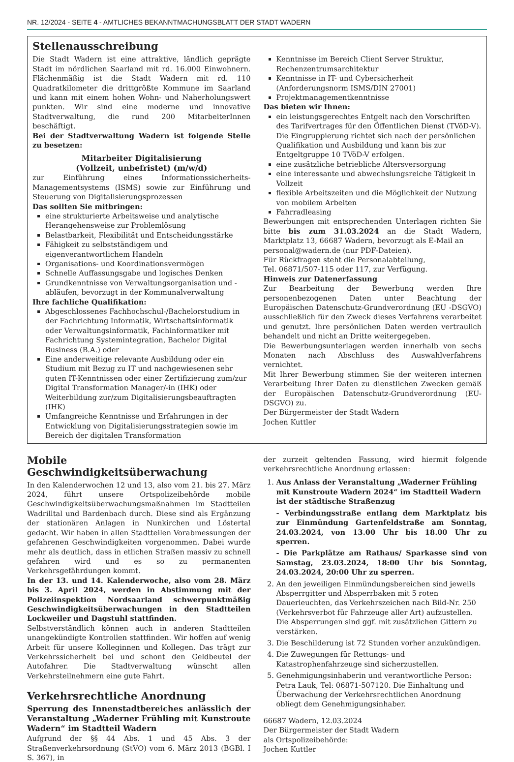NR. 12/2024 - SEITE 4 - AMTLICHES BEKANNTMACHUNGSBLATT DER STADT WADERN
Stellenausschreibung
Die Stadt Wadern ist eine attraktive, ländlich geprägte Stadt im nördlichen Saarland mit rd. 16.000 Einwohnern. Flächenmäßig ist die Stadt Wadern mit rd. 110 Quadratkilometer die drittgrößte Kommune im Saarland und kann mit einem hohen Wohn- und Naherholungswert punkten. Wir sind eine moderne und innovative Stadtverwaltung, die rund 200 MitarbeiterInnen beschäftigt.
Bei der Stadtverwaltung Wadern ist folgende Stelle zu besetzen:
Mitarbeiter Digitalisierung
(Vollzeit, unbefristet) (m/w/d)
zur Einführung eines Informationssicherheits-Managementsystems (ISMS) sowie zur Einführung und Steuerung von Digitalisierungsprozessen
Das sollten Sie mitbringen:
eine strukturierte Arbeitsweise und analytische Herangehensweise zur Problemlösung
Belastbarkeit, Flexibilität und Entscheidungsstärke
Fähigkeit zu selbstständigem und eigenverantwortlichem Handeln
Organisations- und Koordinationsvermögen
Schnelle Auffassungsgabe und logisches Denken
Grundkenntnisse von Verwaltungsorganisation und -abläufen, bevorzugt in der Kommunalverwaltung
Ihre fachliche Qualifikation:
Abgeschlossenes Fachhochschul-/Bachelorstudium in der Fachrichtung Informatik, Wirtschaftsinformatik oder Verwaltungsinformatik, Fachinformatiker mit Fachrichtung Systemintegration, Bachelor Digital Business (B.A.) oder
Eine anderweitige relevante Ausbildung oder ein Studium mit Bezug zu IT und nachgewiesenen sehr guten IT-Kenntnissen oder einer Zertifizierung zum/zur Digital Transformation Manager/-in (IHK) oder Weiterbildung zur/zum Digitalisierungsbeauftragten (IHK)
Umfangreiche Kenntnisse und Erfahrungen in der Entwicklung von Digitalisierungsstrategien sowie im Bereich der digitalen Transformation
Kenntnisse im Bereich Client Server Struktur, Rechenzentrumsarchitektur
Kenntnisse in IT- und Cybersicherheit (Anforderungsnorm ISMS/DIN 27001)
Projektmanagementkenntnisse
Das bieten wir Ihnen:
ein leistungsgerechtes Entgelt nach den Vorschriften des Tarifvertrages für den Öffentlichen Dienst (TVöD-V). Die Eingruppierung richtet sich nach der persönlichen Qualifikation und Ausbildung und kann bis zur Entgeltgruppe 10 TVöD-V erfolgen.
eine zusätzliche betriebliche Altersversorgung
eine interessante und abwechslungsreiche Tätigkeit in Vollzeit
flexible Arbeitszeiten und die Möglichkeit der Nutzung von mobilem Arbeiten
Fahrradleasing
Bewerbungen mit entsprechenden Unterlagen richten Sie bitte bis zum 31.03.2024 an die Stadt Wadern, Marktplatz 13, 66687 Wadern, bevorzugt als E-Mail an
personal@wadern.de (nur PDF-Dateien).
Für Rückfragen steht die Personalabteilung,
Tel. 06871/507-115 oder 117, zur Verfügung.
Hinweis zur Datenerfassung
Zur Bearbeitung der Bewerbung werden Ihre personenbezogenen Daten unter Beachtung der Europäischen Datenschutz-Grundverordnung (EU -DSGVO) ausschließlich für den Zweck dieses Verfahrens verarbeitet und genutzt. Ihre persönlichen Daten werden vertraulich behandelt und nicht an Dritte weitergegeben.
Die Bewerbungsunterlagen werden innerhalb von sechs Monaten nach Abschluss des Auswahlverfahrens vernichtet.
Mit Ihrer Bewerbung stimmen Sie der weiteren internen Verarbeitung Ihrer Daten zu dienstlichen Zwecken gemäß der Europäischen Datenschutz-Grundverordnung (EU- DSGVO) zu.
Der Bürgermeister der Stadt Wadern
Jochen Kuttler
Mobile Geschwindigkeitsüberwachung
In den Kalenderwochen 12 und 13, also vom 21. bis 27. März 2024, führt unsere Ortspolizeibehörde mobile Geschwindigkeitsüberwachungsmaßnahmen im Stadtteilen Wadrilltal und Bardenbach durch. Diese sind als Ergänzung der stationären Anlagen in Nunkirchen und Löstertal gedacht. Wir haben in allen Stadtteilen Vorabmessungen der gefahrenen Geschwindigkeiten vorgenommen. Dabei wurde mehr als deutlich, dass in etlichen Straßen massiv zu schnell gefahren wird und es so zu permanenten Verkehrsgefährdungen kommt.
In der 13. und 14. Kalenderwoche, also vom 28. März bis 3. April 2024, werden in Abstimmung mit der Polizeiinspektion Nordsaarland schwerpunktmäßig Geschwindigkeitsüberwachungen in den Stadtteilen Lockweiler und Dagstuhl stattfinden.
Selbstverständlich können auch in anderen Stadtteilen unangekündigte Kontrollen stattfinden. Wir hoffen auf wenig Arbeit für unsere Kolleginnen und Kollegen. Das trägt zur Verkehrssicherheit bei und schont den Geldbeutel der Autofahrer. Die Stadtverwaltung wünscht allen Verkehrsteilnehmern eine gute Fahrt.
Verkehrsrechtliche Anordnung
Sperrung des Innenstadtbereiches anlässlich der Veranstaltung „Waderner Frühling mit Kunstroute Wadern“ im Stadtteil Wadern
Aufgrund der §§ 44 Abs. 1 und 45 Abs. 3 der Straßenverkehrsordnung (StVO) vom 6. März 2013 (BGBl. I S. 367), in
der zurzeit geltenden Fassung, wird hiermit folgende verkehrsrechtliche Anordnung erlassen:
1. Aus Anlass der Veranstaltung „Waderner Frühling mit Kunstroute Wadern 2024“ im Stadtteil Wadern ist der städtische Straßenzug
- Verbindungsstraße entlang dem Marktplatz bis zur Einmündung Gartenfeldstraße am Sonntag, 24.03.2024, von 13.00 Uhr bis 18.00 Uhr zu sperren.
- Die Parkplätze am Rathaus/ Sparkasse sind von Samstag, 23.03.2024, 18:00 Uhr bis Sonntag, 24.03.2024, 20:00 Uhr zu sperren.
2. An den jeweiligen Einmündungsbereichen sind jeweils Absperrgitter und Absperrbaken mit 5 roten Dauerleuchten, das Verkehrszeichen nach Bild-Nr. 250 (Verkehrsverbot für Fahrzeuge aller Art) aufzustellen. Die Absperrungen sind ggf. mit zusätzlichen Gittern zu verstärken.
3. Die Beschilderung ist 72 Stunden vorher anzukündigen.
4. Die Zuwegungen für Rettungs- und Katastrophenfahrzeuge sind sicherzustellen.
5. Genehmigungsinhaberin und verantwortliche Person: Petra Lauk, Tel: 06871-507120. Die Einhaltung und Überwachung der Verkehrsrechtlichen Anordnung obliegt dem Genehmigungsinhaber.
66687 Wadern, 12.03.2024
Der Bürgermeister der Stadt Wadern
als Ortspolizeibehörde:
Jochen Kuttler